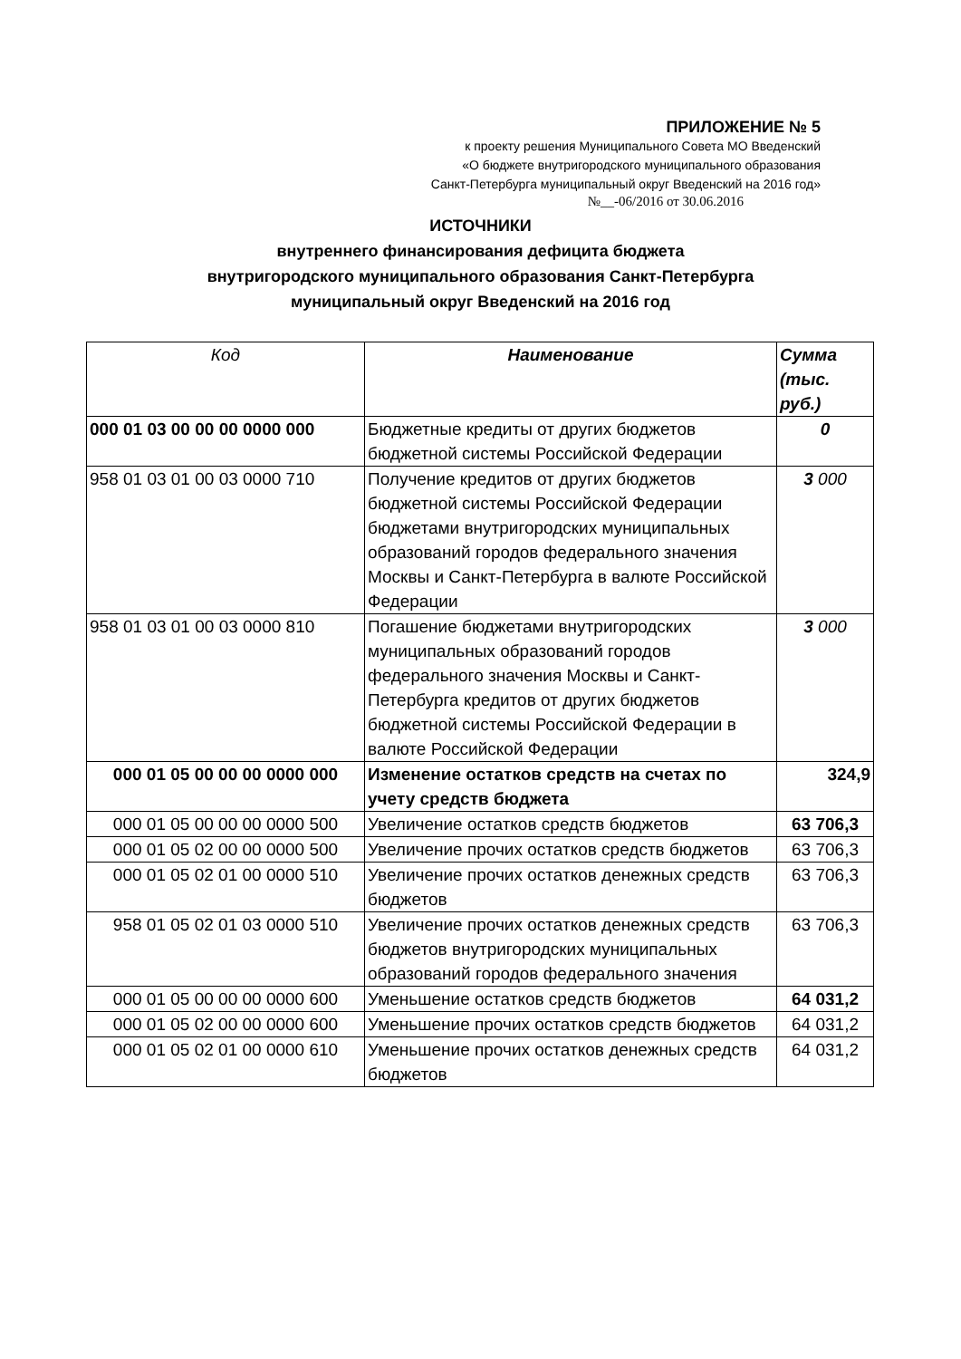ПРИЛОЖЕНИЕ № 5
к проекту решения Муниципального Совета МО Введенский
«О бюджете внутригородского муниципального образования
Санкт-Петербурга муниципальный округ Введенский на 2016 год»
№__-06/2016 от 30.06.2016
ИСТОЧНИКИ
внутреннего финансирования дефицита бюджета
внутригородского муниципального образования Санкт-Петербурга
муниципальный округ Введенский на 2016 год
| Код | Наименование | Сумма (тыс. руб.) |
| --- | --- | --- |
| 000 01 03 00 00 00 0000 000 | Бюджетные кредиты от других бюджетов бюджетной системы Российской Федерации | 0 |
| 958 01 03 01 00 03 0000 710 | Получение кредитов от других бюджетов бюджетной системы Российской Федерации бюджетами внутригородских муниципальных образований городов федерального значения Москвы и Санкт-Петербурга в валюте Российской Федерации | 3 000 |
| 958 01 03 01 00 03 0000 810 | Погашение бюджетами внутригородских муниципальных образований городов федерального значения Москвы и Санкт-Петербурга кредитов от других бюджетов бюджетной системы Российской Федерации в валюте Российской Федерации | 3 000 |
| 000 01 05 00 00 00 0000 000 | Изменение остатков средств на счетах по учету средств бюджета | 324,9 |
| 000 01 05 00 00 00 0000 500 | Увеличение остатков средств бюджетов | 63 706,3 |
| 000 01 05 02 00 00 0000 500 | Увеличение прочих остатков средств бюджетов | 63 706,3 |
| 000 01 05 02 01 00 0000 510 | Увеличение прочих остатков денежных средств бюджетов | 63 706,3 |
| 958 01 05 02 01 03 0000 510 | Увеличение прочих остатков денежных средств бюджетов внутригородских муниципальных образований городов федерального значения | 63 706,3 |
| 000 01 05 00 00 00 0000 600 | Уменьшение остатков средств бюджетов | 64 031,2 |
| 000 01 05 02 00 00 0000 600 | Уменьшение прочих остатков средств бюджетов | 64 031,2 |
| 000 01 05 02 01 00 0000 610 | Уменьшение прочих остатков денежных средств бюджетов | 64 031,2 |